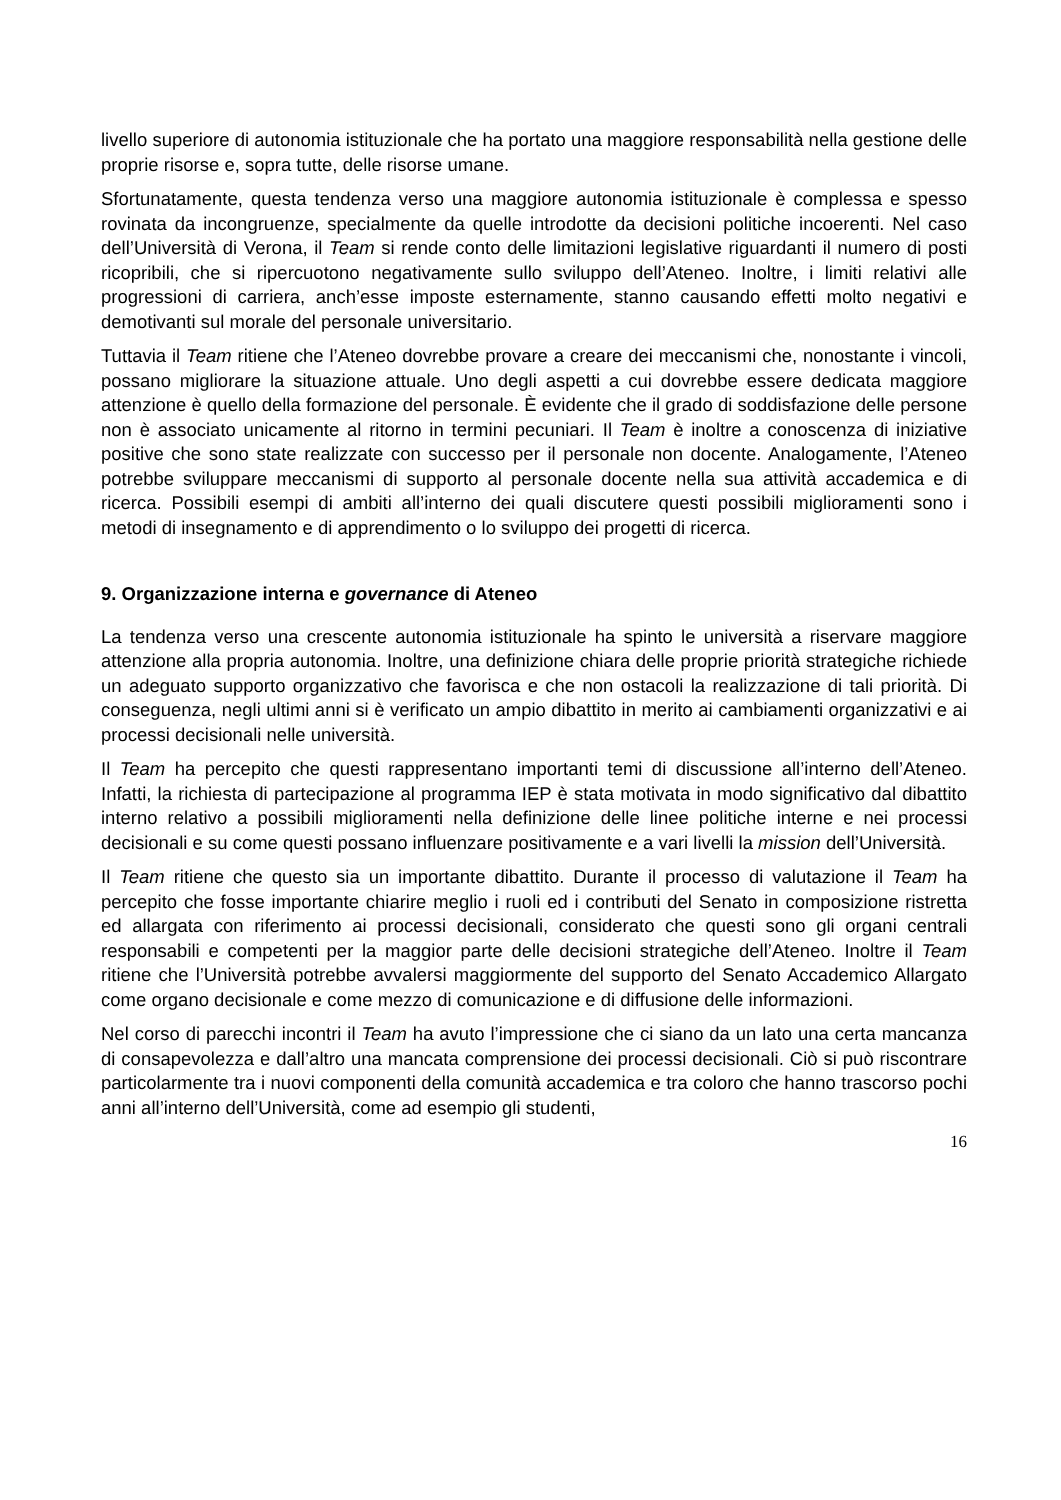livello superiore di autonomia istituzionale che ha portato una maggiore responsabilità nella gestione delle proprie risorse e, sopra tutte, delle risorse umane.
Sfortunatamente, questa tendenza verso una maggiore autonomia istituzionale è complessa e spesso rovinata da incongruenze, specialmente da quelle introdotte da decisioni politiche incoerenti. Nel caso dell’Università di Verona, il Team si rende conto delle limitazioni legislative riguardanti il numero di posti ricopribili, che si ripercuotono negativamente sullo sviluppo dell’Ateneo. Inoltre, i limiti relativi alle progressioni di carriera, anch’esse imposte esternamente, stanno causando effetti molto negativi e demotivanti sul morale del personale universitario.
Tuttavia il Team ritiene che l’Ateneo dovrebbe provare a creare dei meccanismi che, nonostante i vincoli, possano migliorare la situazione attuale. Uno degli aspetti a cui dovrebbe essere dedicata maggiore attenzione è quello della formazione del personale. È evidente che il grado di soddisfazione delle persone non è associato unicamente al ritorno in termini pecuniari. Il Team è inoltre a conoscenza di iniziative positive che sono state realizzate con successo per il personale non docente. Analogamente, l’Ateneo potrebbe sviluppare meccanismi di supporto al personale docente nella sua attività accademica e di ricerca. Possibili esempi di ambiti all’interno dei quali discutere questi possibili miglioramenti sono i metodi di insegnamento e di apprendimento o lo sviluppo dei progetti di ricerca.
9. Organizzazione interna e governance di Ateneo
La tendenza verso una crescente autonomia istituzionale ha spinto le università a riservare maggiore attenzione alla propria autonomia. Inoltre, una definizione chiara delle proprie priorità strategiche richiede un adeguato supporto organizzativo che favorisca e che non ostacoli la realizzazione di tali priorità. Di conseguenza, negli ultimi anni si è verificato un ampio dibattito in merito ai cambiamenti organizzativi e ai processi decisionali nelle università.
Il Team ha percepito che questi rappresentano importanti temi di discussione all’interno dell’Ateneo. Infatti, la richiesta di partecipazione al programma IEP è stata motivata in modo significativo dal dibattito interno relativo a possibili miglioramenti nella definizione delle linee politiche interne e nei processi decisionali e su come questi possano influenzare positivamente e a vari livelli la mission dell’Università.
Il Team ritiene che questo sia un importante dibattito. Durante il processo di valutazione il Team ha percepito che fosse importante chiarire meglio i ruoli ed i contributi del Senato in composizione ristretta ed allargata con riferimento ai processi decisionali, considerato che questi sono gli organi centrali responsabili e competenti per la maggior parte delle decisioni strategiche dell’Ateneo. Inoltre il Team ritiene che l’Università potrebbe avvalersi maggiormente del supporto del Senato Accademico Allargato come organo decisionale e come mezzo di comunicazione e di diffusione delle informazioni.
Nel corso di parecchi incontri il Team ha avuto l’impressione che ci siano da un lato una certa mancanza di consapevolezza e dall’altro una mancata comprensione dei processi decisionali. Ciò si può riscontrare particolarmente tra i nuovi componenti della comunità accademica e tra coloro che hanno trascorso pochi anni all’interno dell’Università, come ad esempio gli studenti,
16